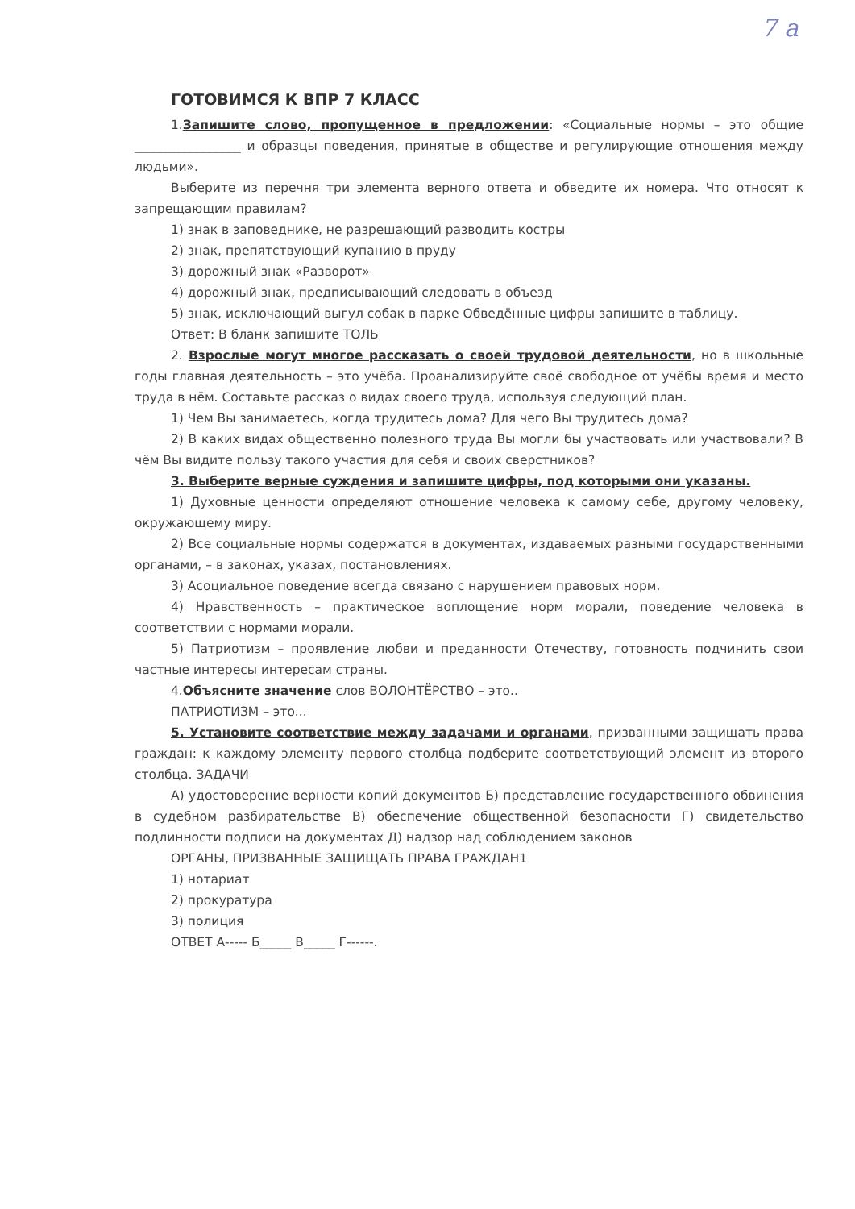7 а
ГОТОВИМСЯ К ВПР 7 КЛАСС
1.Запишите слово, пропущенное в предложении: «Социальные нормы – это общие _________________ и образцы поведения, принятые в обществе и регулирующие отношения между людьми».
Выберите из перечня три элемента верного ответа и обведите их номера. Что относят к запрещающим правилам?
1) знак в заповеднике, не разрешающий разводить костры
2) знак, препятствующий купанию в пруду
3) дорожный знак «Разворот»
4) дорожный знак, предписывающий следовать в объезд
5) знак, исключающий выгул собак в парке Обведённые цифры запишите в таблицу.
Ответ: В бланк запишите ТОЛЬ
2. Взрослые могут многое рассказать о своей трудовой деятельности, но в школьные годы главная деятельность – это учёба. Проанализируйте своё свободное от учёбы время и место труда в нём. Составьте рассказ о видах своего труда, используя следующий план.
1) Чем Вы занимаетесь, когда трудитесь дома? Для чего Вы трудитесь дома?
2) В каких видах общественно полезного труда Вы могли бы участвовать или участвовали? В чём Вы видите пользу такого участия для себя и своих сверстников?
3. Выберите верные суждения и запишите цифры, под которыми они указаны.
1) Духовные ценности определяют отношение человека к самому себе, другому человеку, окружающему миру.
2) Все социальные нормы содержатся в документах, издаваемых разными государственными органами, – в законах, указах, постановлениях.
3) Асоциальное поведение всегда связано с нарушением правовых норм.
4) Нравственность – практическое воплощение норм морали, поведение человека в соответствии с нормами морали.
5) Патриотизм – проявление любви и преданности Отечеству, готовность подчинить свои частные интересы интересам страны.
4.Объясните значение слов ВОЛОНТЁРСТВО – это..
ПАТРИОТИЗМ – это...
5. Установите соответствие между задачами и органами, призванными защищать права граждан: к каждому элементу первого столбца подберите соответствующий элемент из второго столбца. ЗАДАЧИ
А) удостоверение верности копий документов Б) представление государственного обвинения в судебном разбирательстве В) обеспечение общественной безопасности Г) свидетельство подлинности подписи на документах Д) надзор над соблюдением законов
ОРГАНЫ, ПРИЗВАННЫЕ ЗАЩИЩАТЬ ПРАВА ГРАЖДАН1
1) нотариат
2) прокуратура
3) полиция
ОТВЕТ А----- Б_____ В_____ Г------.